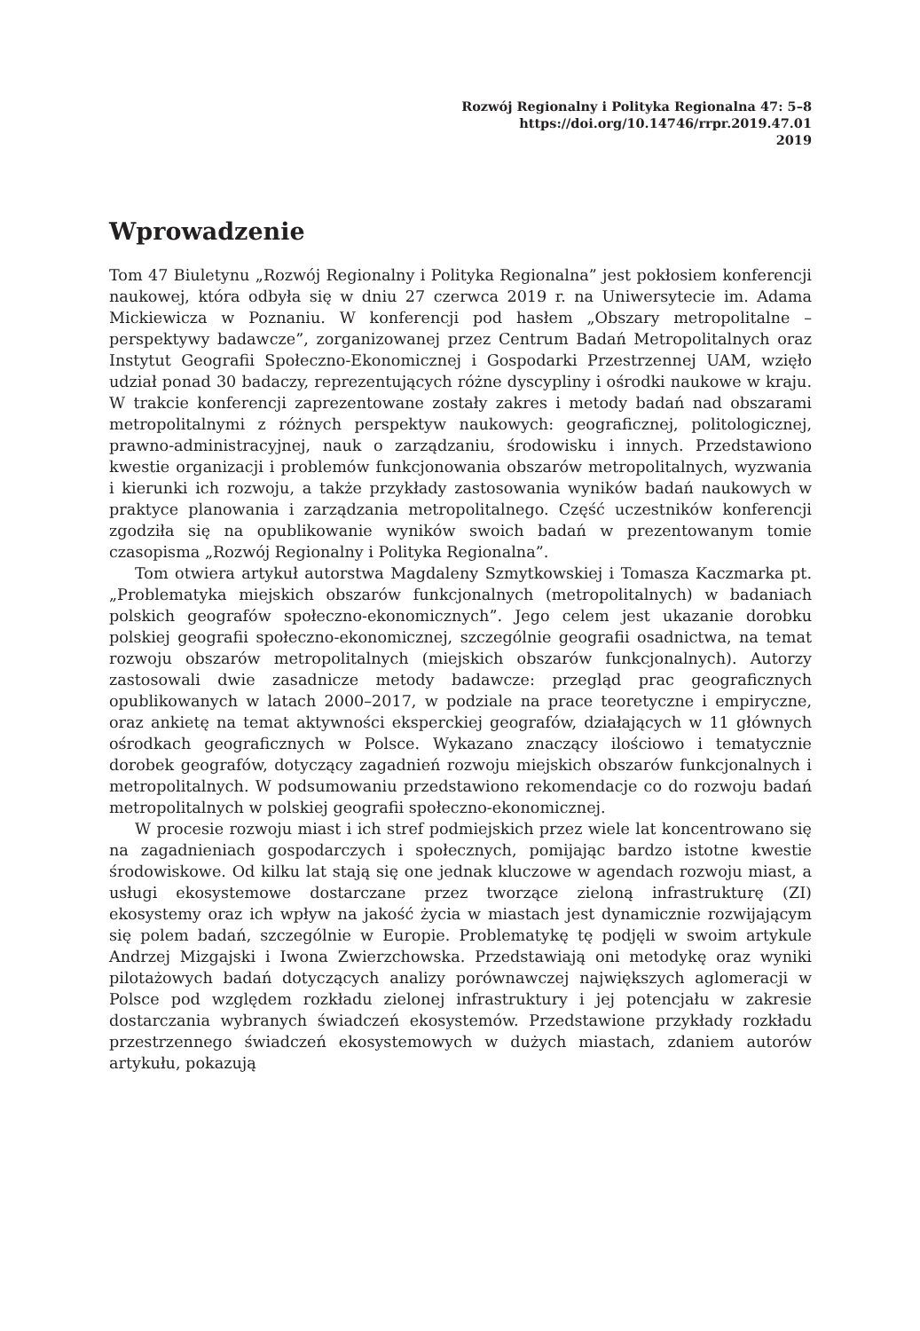Rozwój Regionalny i Polityka Regionalna 47: 5–8
https://doi.org/10.14746/rrpr.2019.47.01
2019
Wprowadzenie
Tom 47 Biuletynu „Rozwój Regionalny i Polityka Regionalna” jest pokłosiem konferencji naukowej, która odbyła się w dniu 27 czerwca 2019 r. na Uniwersytecie im. Adama Mickiewicza w Poznaniu. W konferencji pod hasłem „Obszary metropolitalne – perspektywy badawcze”, zorganizowanej przez Centrum Badań Metropolitalnych oraz Instytut Geografii Społeczno-Ekonomicznej i Gospodarki Przestrzennej UAM, wzięło udział ponad 30 badaczy, reprezentujących różne dyscypliny i ośrodki naukowe w kraju. W trakcie konferencji zaprezentowane zostały zakres i metody badań nad obszarami metropolitalnymi z różnych perspektyw naukowych: geograficznej, politologicznej, prawno-administracyjnej, nauk o zarządzaniu, środowisku i innych. Przedstawiono kwestie organizacji i problemów funkcjonowania obszarów metropolitalnych, wyzwania i kierunki ich rozwoju, a także przykłady zastosowania wyników badań naukowych w praktyce planowania i zarządzania metropolitalnego. Część uczestników konferencji zgodziła się na opublikowanie wyników swoich badań w prezentowanym tomie czasopisma „Rozwój Regionalny i Polityka Regionalna”.
Tom otwiera artykuł autorstwa Magdaleny Szmytkowskiej i Tomasza Kaczmarka pt. „Problematyka miejskich obszarów funkcjonalnych (metropolitalnych) w badaniach polskich geografów społeczno-ekonomicznych”. Jego celem jest ukazanie dorobku polskiej geografii społeczno-ekonomicznej, szczególnie geografii osadnictwa, na temat rozwoju obszarów metropolitalnych (miejskich obszarów funkcjonalnych). Autorzy zastosowali dwie zasadnicze metody badawcze: przegląd prac geograficznych opublikowanych w latach 2000–2017, w podziale na prace teoretyczne i empiryczne, oraz ankietę na temat aktywności eksperckiej geografów, działających w 11 głównych ośrodkach geograficznych w Polsce. Wykazano znaczący ilościowo i tematycznie dorobek geografów, dotyczący zagadnień rozwoju miejskich obszarów funkcjonalnych i metropolitalnych. W podsumowaniu przedstawiono rekomendacje co do rozwoju badań metropolitalnych w polskiej geografii społeczno-ekonomicznej.
W procesie rozwoju miast i ich stref podmiejskich przez wiele lat koncentrowano się na zagadnieniach gospodarczych i społecznych, pomijając bardzo istotne kwestie środowiskowe. Od kilku lat stają się one jednak kluczowe w agendach rozwoju miast, a usługi ekosystemowe dostarczane przez tworzące zieloną infrastrukturę (ZI) ekosystemy oraz ich wpływ na jakość życia w miastach jest dynamicznie rozwijającym się polem badań, szczególnie w Europie. Problematykę tę podjęli w swoim artykule Andrzej Mizgajski i Iwona Zwierzchowska. Przedstawiają oni metodykę oraz wyniki pilotażowych badań dotyczących analizy porównawczej największych aglomeracji w Polsce pod względem rozkładu zielonej infrastruktury i jej potencjału w zakresie dostarczania wybranych świadczeń ekosystemów. Przedstawione przykłady rozkładu przestrzennego świadczeń ekosystemowych w dużych miastach, zdaniem autorów artykułu, pokazują